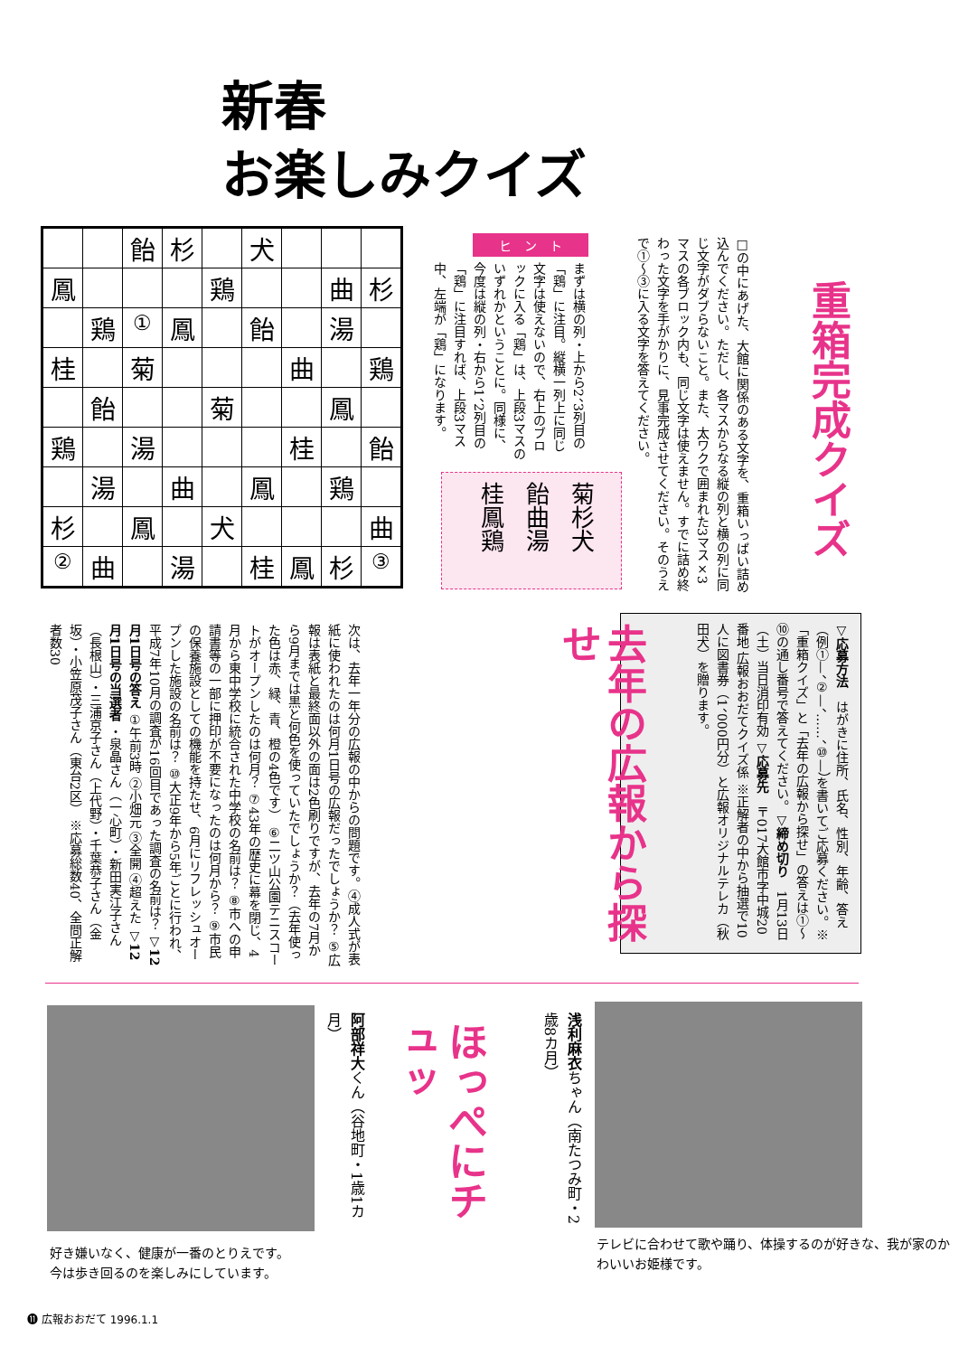新春
お楽しみクイズ
| | | 飴 | 杉 | | 犬 | | | |
| 鳳 | | | | 鶏 | | | 曲 | 杉 |
| | 鶏 | <sup>①</sup> | 鳳 | | 飴 | | 湯 | |
| 桂 | | 菊 | | | | 曲 | | 鶏 |
| | 飴 | | | 菊 | | | 鳳 | |
| 鶏 | | 湯 | | | | 桂 | | 飴 |
| | 湯 | | 曲 | | 鳳 | | 鶏 | |
| 杉 | | 鳳 | | 犬 | | | | 曲 |
| <sup>②</sup> | 曲 | | 湯 | | 桂 | 鳳 | 杉 | <sup>③</sup> |
重箱完成クイズ
□の中にあげた、大館に関係のある文字を、重箱いっぱい詰め込んでください。ただし、各マスからなる縦の列と横の列に同じ文字がダブらないこと。また、太ワクで囲まれた3マス×3マスの各ブロック内も、同じ文字は使えません。すでに詰め終わった文字を手がかりに、見事完成させてください。そのうえで①〜③に入る文字を答えてください。
ヒ　ン　ト
まずは横の列・上から2、3列目の「鶏」に注目。縦横一列上に同じ文字は使えないので、右上のブロックに入る「鶏」は、上段3マスのいずれかということに。同様に、今度は縦の列・右から1、2列目の「鶏」に注目すれば、上段3マス中、左端が「鶏」になります。
菊杉犬 飴曲湯 桂鳳鶏
▽応募方法　はがきに住所、氏名、性別、年齢、答え（例①—、②—、……、⑩—）を書いてご応募ください。※「重箱クイズ」と「去年の広報から探せ」の答えは①〜⑩の通し番号で答えてください。▽締め切り　1月13日（土）当日消印有効 ▽応募先　〒017大館市字中城20番地 広報おおだてクイズ係 ※正解者の中から抽選で10人に図書券（1、000円分）と広報オリジナルテレカ（秋田犬）を贈ります。
去年の広報から探せ
次は、去年一年分の広報の中からの問題です。④成人式が表紙に使われたのは何月1日号の広報だったでしょうか？ ⑤広報は表紙と最終面以外の面は2色刷りですが、去年の7月から9月までは黒と何色を使っていたでしょうか？（去年使った色は赤、緑、青、橙の4色です） ⑥二ツ山公園テニスコートがオープンしたのは何月？ ⑦43年の歴史に幕を閉じ、4月から東中学校に統合された中学校の名前は？ ⑧市への申請書等の一部に押印が不要になったのは何月から？ ⑨市民の保養施設としての機能を持たせ、6月にリフレッシュオープンした施設の名前は？ ⑩大正9年から5年ごとに行われ、平成7年10月の調査が16回目であった調査の名前は？ ▽12月1日号の答え ①午前3時 ②小畑元 ③全開 ④超えた ▽12月1日号の当選者 ・泉晶さん（一心町）・新田実江子さん（長根山）・三浦京子さん（上代野）・千葉恭子さん（金坂）・小笠原茂子さん（東台2区） ※応募総数40、全問正解者数30
阿部祥大くん（谷地町・1歳1カ月）
ほっぺにチュッ
浅利麻衣ちゃん（南たつみ町・2歳8カ月）
好き嫌いなく、健康が一番のとりえです。
今は歩き回るのを楽しみにしています。
テレビに合わせて歌や踊り、体操するのが好きな、我が家のかわいいお姫様です。
⓫ 広報おおだて 1996.1.1